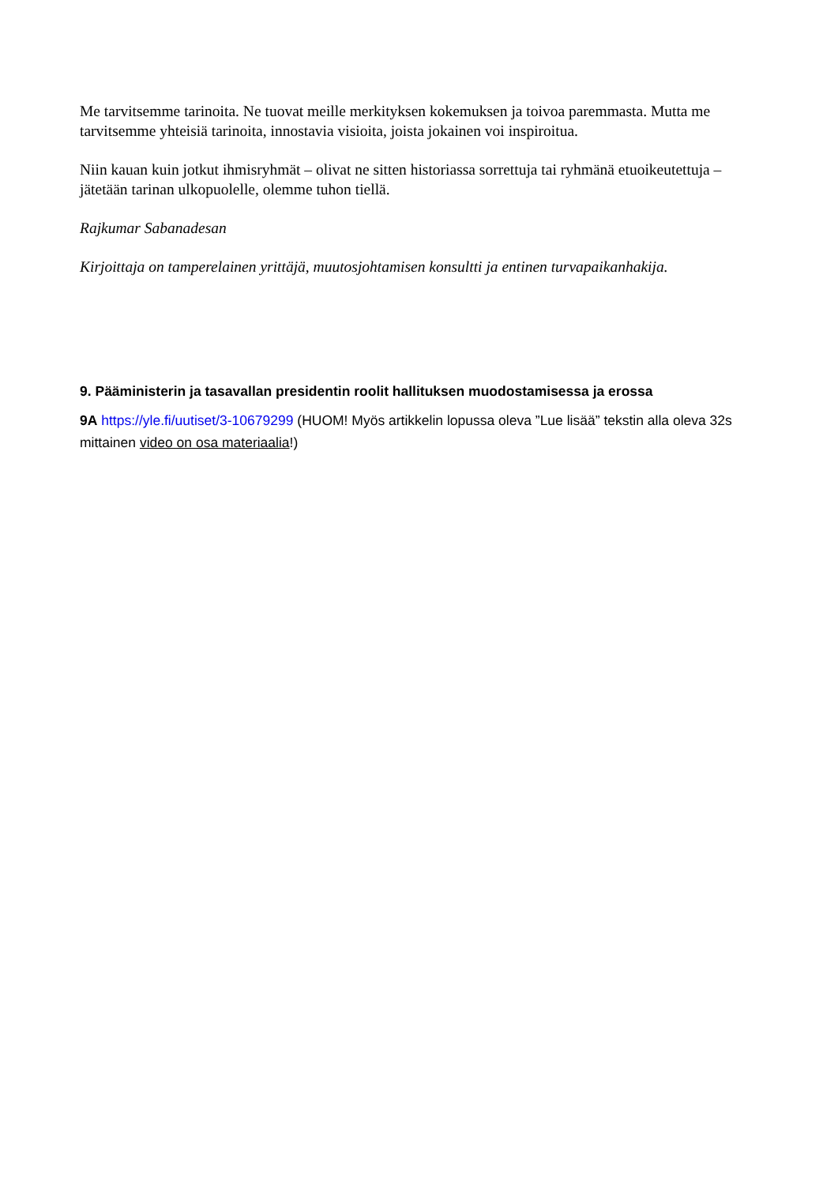Me tarvitsemme tarinoita. Ne tuovat meille merkityksen kokemuksen ja toivoa paremmasta. Mutta me tarvitsemme yhteisiä tarinoita, innostavia visioita, joista jokainen voi inspiroitua.
Niin kauan kuin jotkut ihmisryhmät – olivat ne sitten historiassa sorrettuja tai ryhmänä etuoikeutettuja – jätetään tarinan ulkopuolelle, olemme tuhon tiellä.
Rajkumar Sabanadesan
Kirjoittaja on tamperelainen yrittäjä, muutosjohtamisen konsultti ja entinen turvapaikanhakija.
9. Pääministerin ja tasavallan presidentin roolit hallituksen muodostamisessa ja erossa
9A https://yle.fi/uutiset/3-10679299 (HUOM! Myös artikkelin lopussa oleva ”Lue lisää” tekstin alla oleva 32s mittainen video on osa materiaalia!)